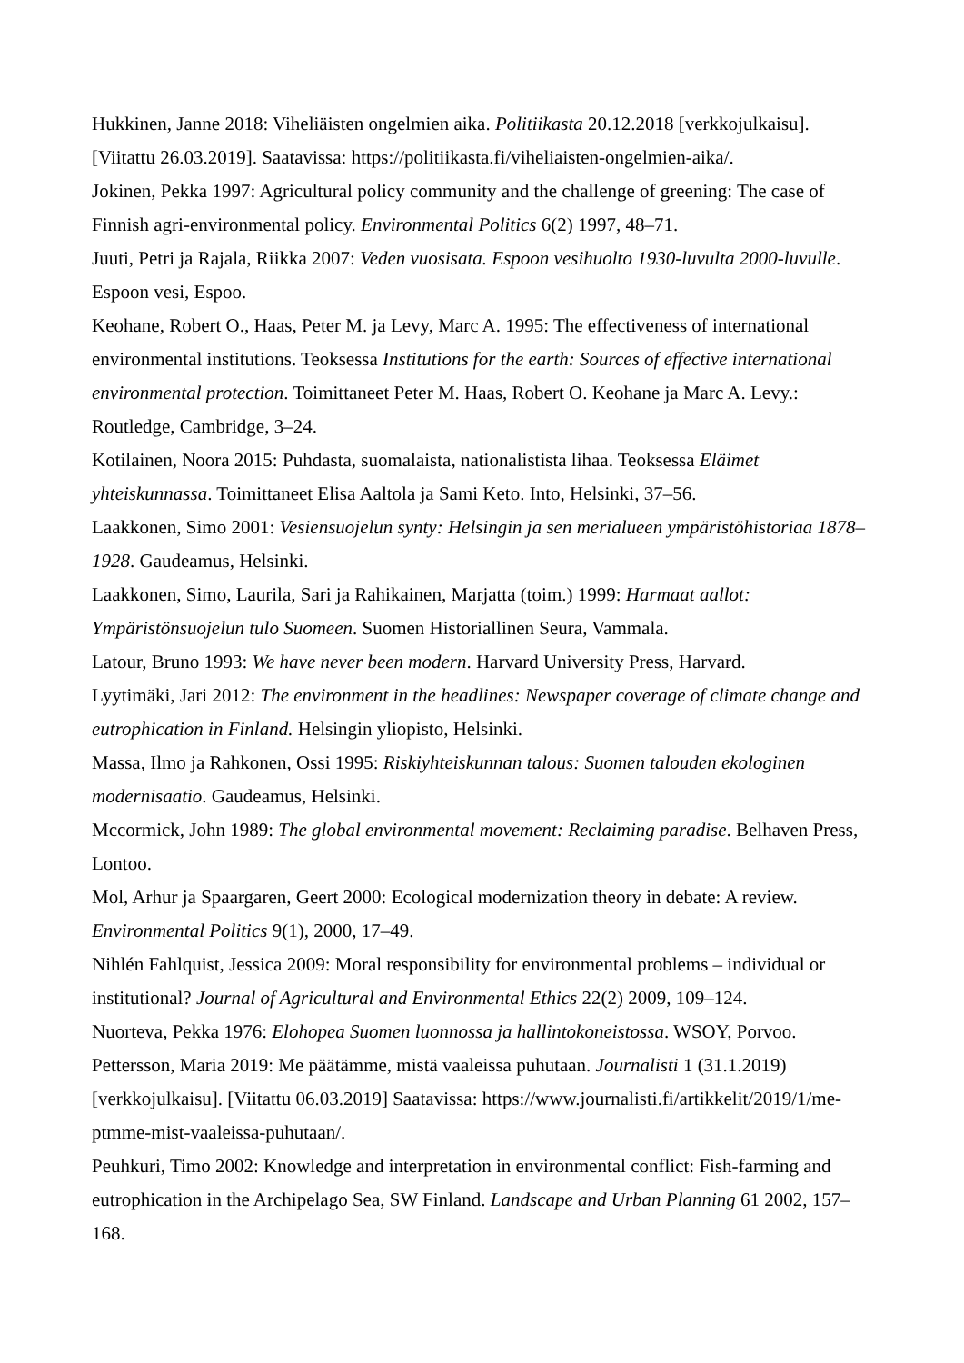Hukkinen, Janne 2018: Viheliäisten ongelmien aika. Politiikasta 20.12.2018 [verkkojulkaisu]. [Viitattu 26.03.2019]. Saatavissa: https://politiikasta.fi/viheliaisten-ongelmien-aika/.
Jokinen, Pekka 1997: Agricultural policy community and the challenge of greening: The case of Finnish agri-environmental policy. Environmental Politics 6(2) 1997, 48–71.
Juuti, Petri ja Rajala, Riikka 2007: Veden vuosisata. Espoon vesihuolto 1930-luvulta 2000-luvulle. Espoon vesi, Espoo.
Keohane, Robert O., Haas, Peter M. ja Levy, Marc A. 1995: The effectiveness of international environmental institutions. Teoksessa Institutions for the earth: Sources of effective international environmental protection. Toimittaneet Peter M. Haas, Robert O. Keohane ja Marc A. Levy.: Routledge, Cambridge, 3–24.
Kotilainen, Noora 2015: Puhdasta, suomalaista, nationalistista lihaa. Teoksessa Eläimet yhteiskunnassa. Toimittaneet Elisa Aaltola ja Sami Keto. Into, Helsinki, 37–56.
Laakkonen, Simo 2001: Vesiensuojelun synty: Helsingin ja sen merialueen ympäristöhistoriaa 1878–1928. Gaudeamus, Helsinki.
Laakkonen, Simo, Laurila, Sari ja Rahikainen, Marjatta (toim.) 1999: Harmaat aallot: Ympäristönsuojelun tulo Suomeen. Suomen Historiallinen Seura, Vammala.
Latour, Bruno 1993: We have never been modern. Harvard University Press, Harvard.
Lyytimäki, Jari 2012: The environment in the headlines: Newspaper coverage of climate change and eutrophication in Finland. Helsingin yliopisto, Helsinki.
Massa, Ilmo ja Rahkonen, Ossi 1995: Riskiyhteiskunnan talous: Suomen talouden ekologinen modernisaatio. Gaudeamus, Helsinki.
Mccormick, John 1989: The global environmental movement: Reclaiming paradise. Belhaven Press, Lontoo.
Mol, Arhur ja Spaargaren, Geert 2000: Ecological modernization theory in debate: A review. Environmental Politics 9(1), 2000, 17–49.
Nihlén Fahlquist, Jessica 2009: Moral responsibility for environmental problems – individual or institutional? Journal of Agricultural and Environmental Ethics 22(2) 2009, 109–124.
Nuorteva, Pekka 1976: Elohopea Suomen luonnossa ja hallintokoneistossa. WSOY, Porvoo.
Pettersson, Maria 2019: Me päätämme, mistä vaaleissa puhutaan. Journalisti 1 (31.1.2019) [verkkojulkaisu]. [Viitattu 06.03.2019] Saatavissa: https://www.journalisti.fi/artikkelit/2019/1/me-ptmme-mist-vaaleissa-puhutaan/.
Peuhkuri, Timo 2002: Knowledge and interpretation in environmental conflict: Fish-farming and eutrophication in the Archipelago Sea, SW Finland. Landscape and Urban Planning 61 2002, 157–168.